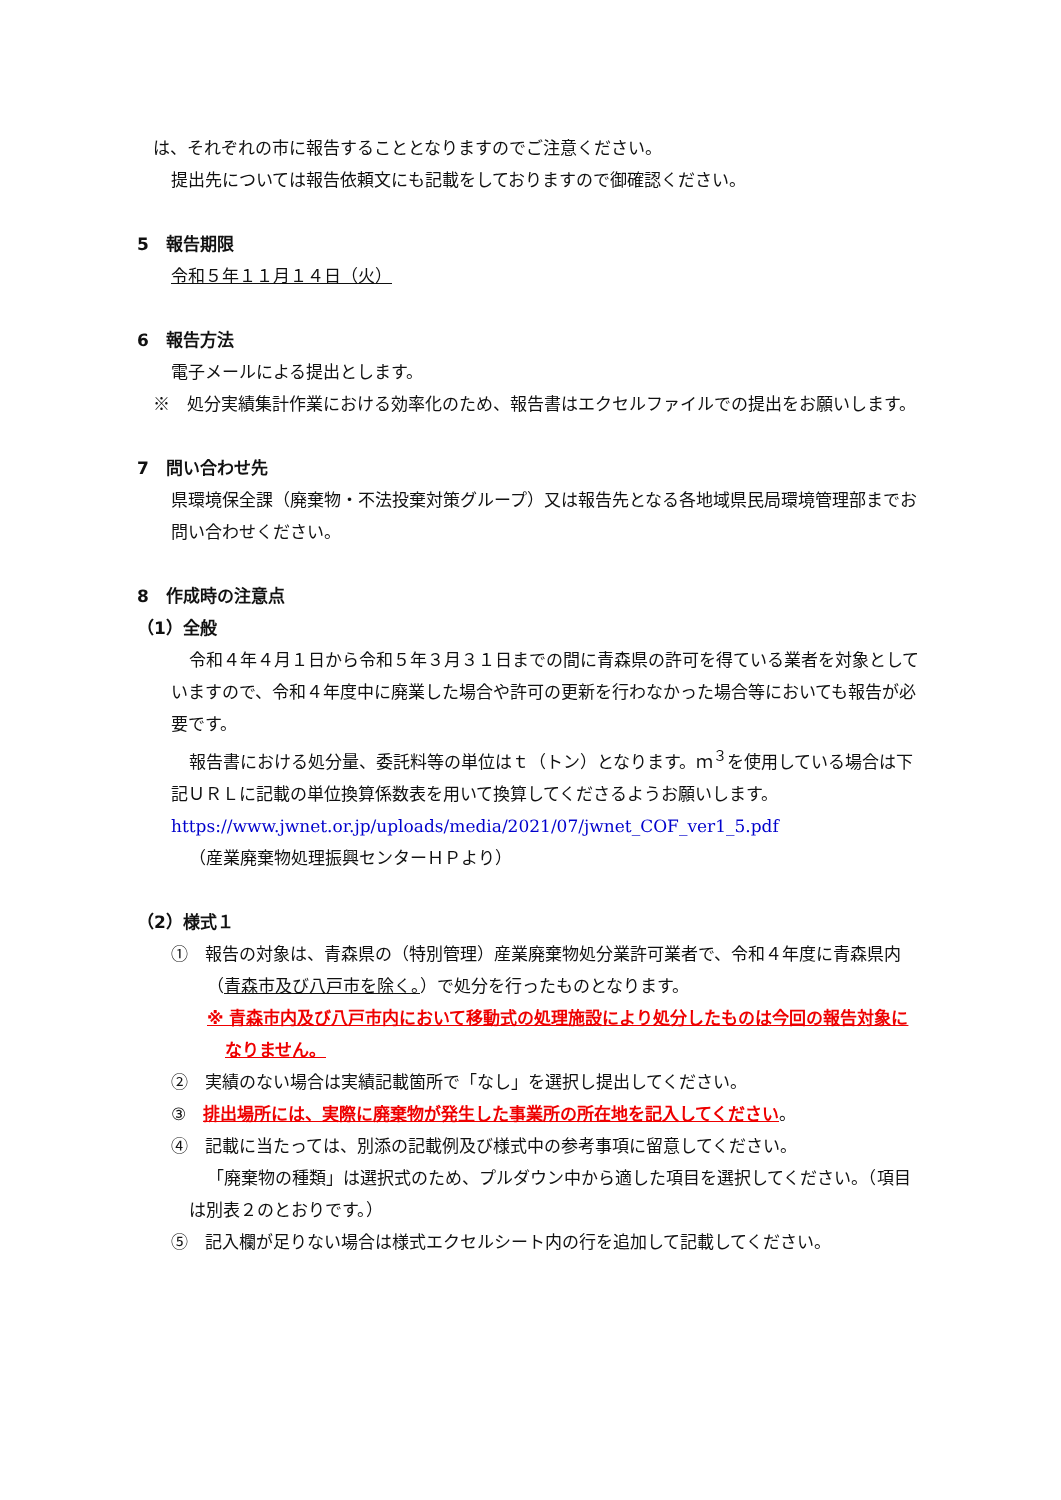は、それぞれの市に報告することとなりますのでご注意ください。
提出先については報告依頼文にも記載をしておりますので御確認ください。
5　報告期限
令和５年１１月１４日（火）
6　報告方法
電子メールによる提出とします。
※　処分実績集計作業における効率化のため、報告書はエクセルファイルでの提出をお願いします。
7　問い合わせ先
県環境保全課（廃棄物・不法投棄対策グループ）又は報告先となる各地域県民局環境管理部までお問い合わせください。
8　作成時の注意点
（1）全般
令和４年４月１日から令和５年３月３１日までの間に青森県の許可を得ている業者を対象としていますので、令和４年度中に廃業した場合や許可の更新を行わなかった場合等においても報告が必要です。
報告書における処分量、委託料等の単位はｔ（トン）となります。ｍ<sup>３</sup>を使用している場合は下記ＵＲＬに記載の単位換算係数表を用いて換算してくださるようお願いします。
https://www.jwnet.or.jp/uploads/media/2021/07/jwnet_COF_ver1_5.pdf
（産業廃棄物処理振興センターＨＰより）
（2）様式１
①　報告の対象は、青森県の（特別管理）産業廃棄物処分業許可業者で、令和４年度に青森県内（青森市及び八戸市を除く。）で処分を行ったものとなります。
※ 青森市内及び八戸市内において移動式の処理施設により処分したものは今回の報告対象になりません。
②　実績のない場合は実績記載箇所で「なし」を選択し提出してください。
③　排出場所には、実際に廃棄物が発生した事業所の所在地を記入してください。
④　記載に当たっては、別添の記載例及び様式中の参考事項に留意してください。
「廃棄物の種類」は選択式のため、プルダウン中から適した項目を選択してください。（項目は別表２のとおりです。）
⑤　記入欄が足りない場合は様式エクセルシート内の行を追加して記載してください。